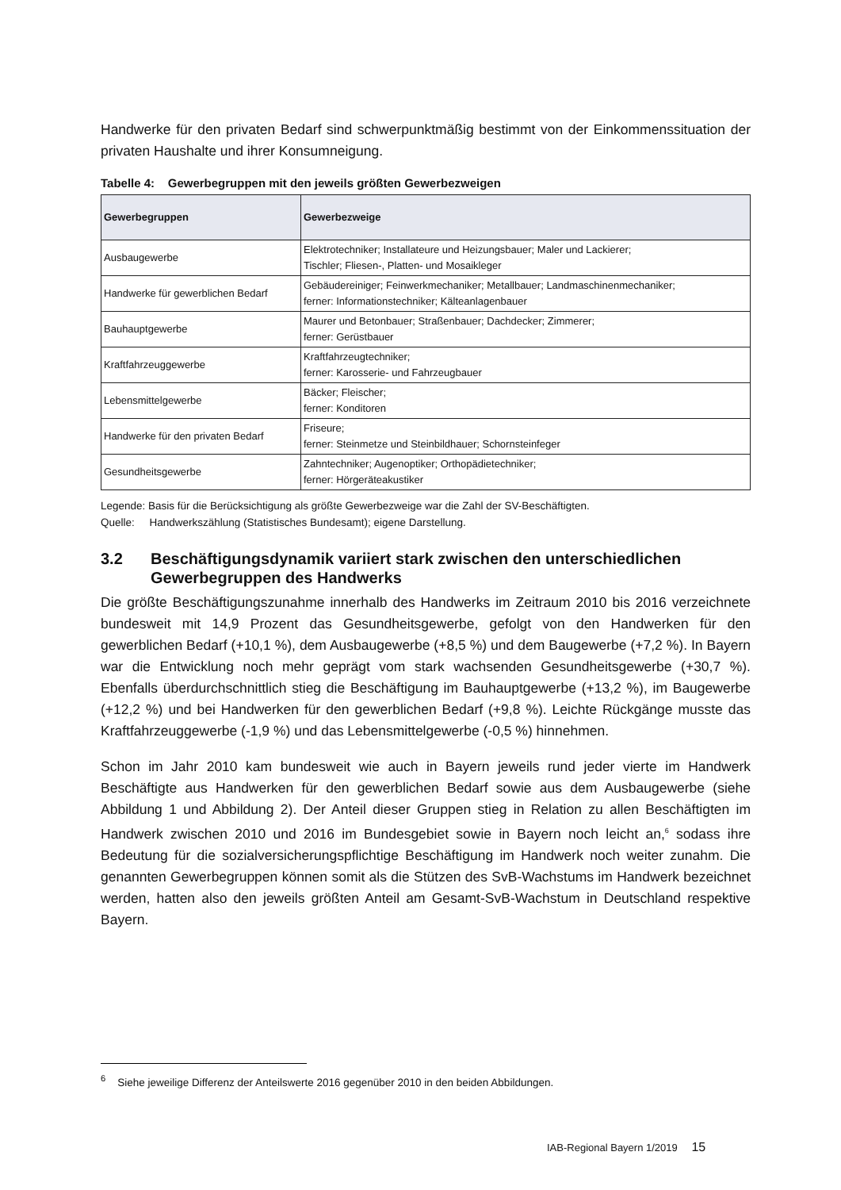Handwerke für den privaten Bedarf sind schwerpunktmäßig bestimmt von der Einkommenssituation der privaten Haushalte und ihrer Konsumneigung.
Tabelle 4: Gewerbegruppen mit den jeweils größten Gewerbezweigen
| Gewerbegruppen | Gewerbezweige |
| --- | --- |
| Ausbaugewerbe | Elektrotechniker; Installateure und Heizungsbauer; Maler und Lackierer; Tischler; Fliesen-, Platten- und Mosaikleger |
| Handwerke für gewerblichen Bedarf | Gebäudereiniger; Feinwerkmechaniker; Metallbauer; Landmaschinenmechaniker; ferner: Informationstechniker; Kälteanlagenbauer |
| Bauhauptgewerbe | Maurer und Betonbauer; Straßenbauer; Dachdecker; Zimmerer; ferner: Gerüstbauer |
| Kraftfahrzeuggewerbe | Kraftfahrzeugtechniker; ferner: Karosserie- und Fahrzeugbauer |
| Lebensmittelgewerbe | Bäcker; Fleischer; ferner: Konditoren |
| Handwerke für den privaten Bedarf | Friseure; ferner: Steinmetze und Steinbildhauer; Schornsteinfeger |
| Gesundheitsgewerbe | Zahntechniker; Augenoptiker; Orthopädietechniker; ferner: Hörgeräteakustiker |
Legende: Basis für die Berücksichtigung als größte Gewerbezweige war die Zahl der SV-Beschäftigten.
Quelle: Handwerkszählung (Statistisches Bundesamt); eigene Darstellung.
3.2 Beschäftigungsdynamik variiert stark zwischen den unterschiedlichen Gewerbegruppen des Handwerks
Die größte Beschäftigungszunahme innerhalb des Handwerks im Zeitraum 2010 bis 2016 verzeichnete bundesweit mit 14,9 Prozent das Gesundheitsgewerbe, gefolgt von den Handwerken für den gewerblichen Bedarf (+10,1 %), dem Ausbaugewerbe (+8,5 %) und dem Baugewerbe (+7,2 %). In Bayern war die Entwicklung noch mehr geprägt vom stark wachsenden Gesundheitsgewerbe (+30,7 %). Ebenfalls überdurchschnittlich stieg die Beschäftigung im Bauhauptgewerbe (+13,2 %), im Baugewerbe (+12,2 %) und bei Handwerken für den gewerblichen Bedarf (+9,8 %). Leichte Rückgänge musste das Kraftfahrzeuggewerbe (-1,9 %) und das Lebensmittelgewerbe (-0,5 %) hinnehmen.
Schon im Jahr 2010 kam bundesweit wie auch in Bayern jeweils rund jeder vierte im Handwerk Beschäftigte aus Handwerken für den gewerblichen Bedarf sowie aus dem Ausbaugewerbe (siehe Abbildung 1 und Abbildung 2). Der Anteil dieser Gruppen stieg in Relation zu allen Beschäftigten im Handwerk zwischen 2010 und 2016 im Bundesgebiet sowie in Bayern noch leicht an,<sup>6</sup> sodass ihre Bedeutung für die sozialversicherungspflichtige Beschäftigung im Handwerk noch weiter zunahm. Die genannten Gewerbegruppen können somit als die Stützen des SvB-Wachstums im Handwerk bezeichnet werden, hatten also den jeweils größten Anteil am Gesamt-SvB-Wachstum in Deutschland respektive Bayern.
<sup>6</sup> Siehe jeweilige Differenz der Anteilswerte 2016 gegenüber 2010 in den beiden Abbildungen.
IAB-Regional Bayern 1/2019 15